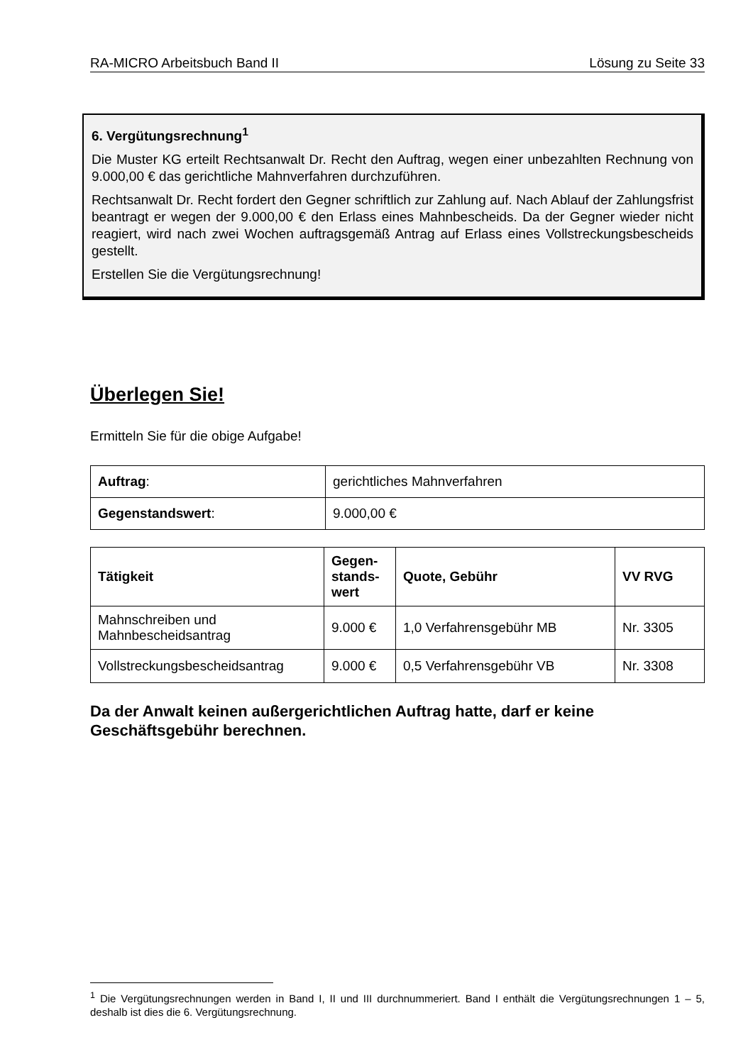RA-MICRO Arbeitsbuch Band II Lösung zu Seite 33
6. Vergütungsrechnung<sup>1</sup>
Die Muster KG erteilt Rechtsanwalt Dr. Recht den Auftrag, wegen einer unbezahlten Rechnung von 9.000,00 € das gerichtliche Mahnverfahren durchzuführen.
Rechtsanwalt Dr. Recht fordert den Gegner schriftlich zur Zahlung auf. Nach Ablauf der Zahlungsfrist beantragt er wegen der 9.000,00 € den Erlass eines Mahnbescheids. Da der Gegner wieder nicht reagiert, wird nach zwei Wochen auftragsgemäß Antrag auf Erlass eines Vollstreckungsbescheids gestellt.
Erstellen Sie die Vergütungsrechnung!
Überlegen Sie!
Ermitteln Sie für die obige Aufgabe!
| Auftrag : | gerichtliches Mahnverfahren |
| Gegenstandswert : | 9.000,00 € |
| Tätigkeit | Gegen- stands- wert | Quote, Gebühr | VV RVG |
| --- | --- | --- | --- |
| Mahnschreiben und Mahnbescheidsantrag | 9.000 € | 1,0 Verfahrensgebühr MB | Nr. 3305 |
| Vollstreckungsbescheidsantrag | 9.000 € | 0,5 Verfahrensgebühr VB | Nr. 3308 |
Da der Anwalt keinen außergerichtlichen Auftrag hatte, darf er keine Geschäftsgebühr berechnen.
<sup>1</sup> Die Vergütungsrechnungen werden in Band I, II und III durchnummeriert. Band I enthält die Vergütungsrechnungen 1 – 5, deshalb ist dies die 6. Vergütungsrechnung.